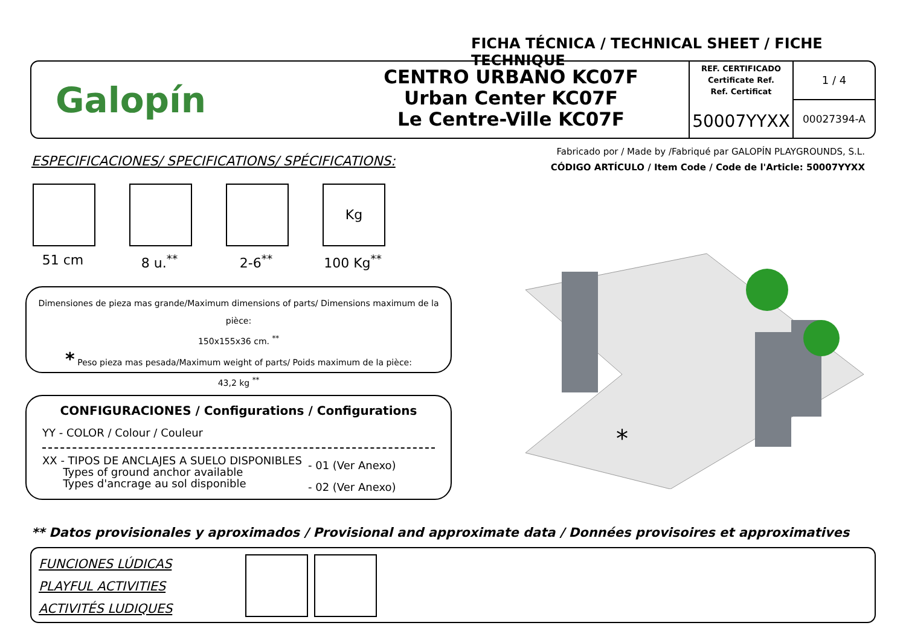FICHA TÉCNICA / TECHNICAL SHEET / FICHE TECHNIQUE
Galopín
CENTRO URBANO KC07F
Urban Center KC07F
Le Centre-Ville KC07F
REF. CERTIFICADO
Certificate Ref.
Ref. Certificat
50007YYXX
1 / 4
00027394-A
ESPECIFICACIONES/ SPECIFICATIONS/ SPÉCIFICATIONS:
Fabricado por / Made by /Fabriqué par GALOPÍN PLAYGROUNDS, S.L.
CÓDIGO ARTÍCULO / Item Code / Code de l'Article: 50007YYXX
51 cm 8 u.<sup>**</sup> 2-6<sup>**</sup>
Kg
100 Kg<sup>**</sup>
Dimensiones de pieza mas grande/Maximum dimensions of parts/ Dimensions maximum de la pièce:
150x155x36 cm. <sup>**</sup>
* Peso pieza mas pesada/Maximum weight of parts/ Poids maximum de la pièce:
43,2 kg <sup>**</sup>
CONFIGURACIONES / Configurations / Configurations
YY - COLOR / Colour / Couleur
XX - TIPOS DE ANCLAJES A SUELO DISPONIBLES
Types of ground anchor available
Types d'ancrage au sol disponible
- 01 (Ver Anexo)
- 02 (Ver Anexo)
*
** Datos provisionales y aproximados / Provisional and approximate data / Données provisoires et approximatives
FUNCIONES LÚDICAS
PLAYFUL ACTIVITIES
ACTIVITÉS LUDIQUES